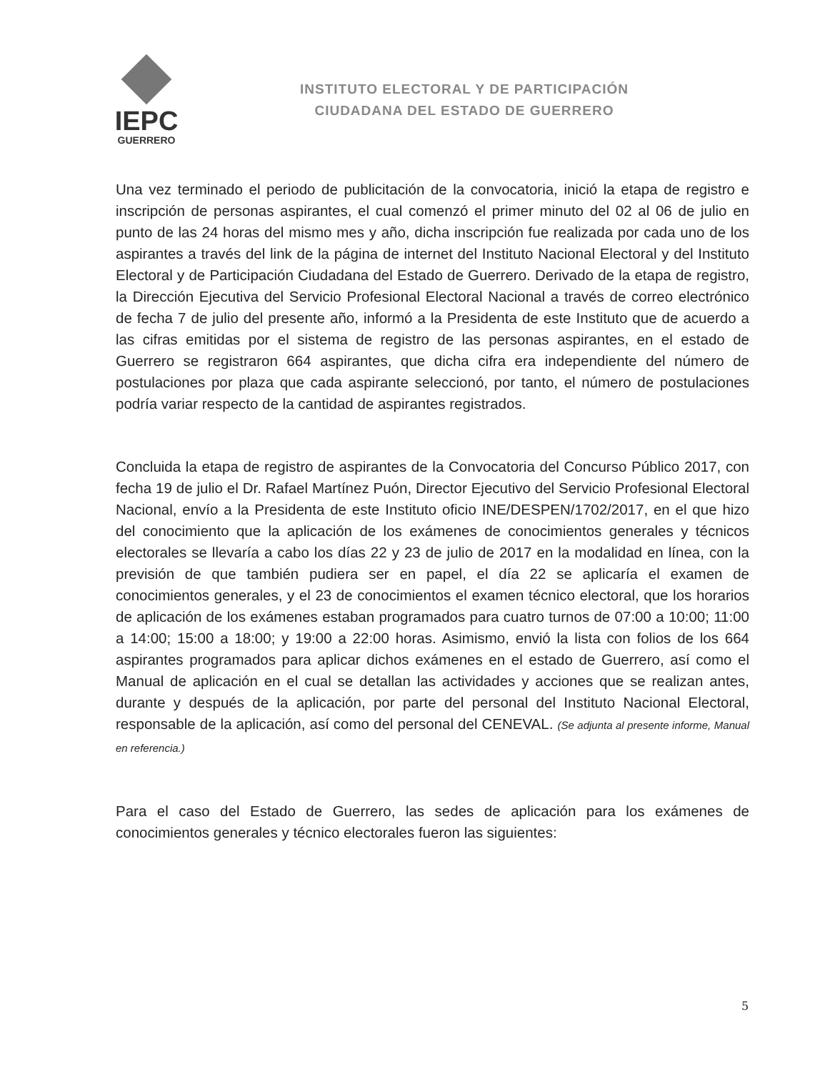IEPC
GUERRERO
INSTITUTO ELECTORAL Y DE PARTICIPACIÓN
CIUDADANA DEL ESTADO DE GUERRERO
Una vez terminado el periodo de publicitación de la convocatoria, inició la etapa de registro e inscripción de personas aspirantes, el cual comenzó el primer minuto del 02 al 06 de julio en punto de las 24 horas del mismo mes y año, dicha inscripción fue realizada por cada uno de los aspirantes a través del link de la página de internet del Instituto Nacional Electoral y del Instituto Electoral y de Participación Ciudadana del Estado de Guerrero. Derivado de la etapa de registro, la Dirección Ejecutiva del Servicio Profesional Electoral Nacional a través de correo electrónico de fecha 7 de julio del presente año, informó a la Presidenta de este Instituto que de acuerdo a las cifras emitidas por el sistema de registro de las personas aspirantes, en el estado de Guerrero se registraron 664 aspirantes, que dicha cifra era independiente del número de postulaciones por plaza que cada aspirante seleccionó, por tanto, el número de postulaciones podría variar respecto de la cantidad de aspirantes registrados.
Concluida la etapa de registro de aspirantes de la Convocatoria del Concurso Público 2017, con fecha 19 de julio el Dr. Rafael Martínez Puón, Director Ejecutivo del Servicio Profesional Electoral Nacional, envío a la Presidenta de este Instituto oficio INE/DESPEN/1702/2017, en el que hizo del conocimiento que la aplicación de los exámenes de conocimientos generales y técnicos electorales se llevaría a cabo los días 22 y 23 de julio de 2017 en la modalidad en línea, con la previsión de que también pudiera ser en papel, el día 22 se aplicaría el examen de conocimientos generales, y el 23 de conocimientos el examen técnico electoral, que los horarios de aplicación de los exámenes estaban programados para cuatro turnos de 07:00 a 10:00; 11:00 a 14:00; 15:00 a 18:00; y 19:00 a 22:00 horas. Asimismo, envió la lista con folios de los 664 aspirantes programados para aplicar dichos exámenes en el estado de Guerrero, así como el Manual de aplicación en el cual se detallan las actividades y acciones que se realizan antes, durante y después de la aplicación, por parte del personal del Instituto Nacional Electoral, responsable de la aplicación, así como del personal del CENEVAL. (Se adjunta al presente informe, Manual en referencia.)
Para el caso del Estado de Guerrero, las sedes de aplicación para los exámenes de conocimientos generales y técnico electorales fueron las siguientes:
5